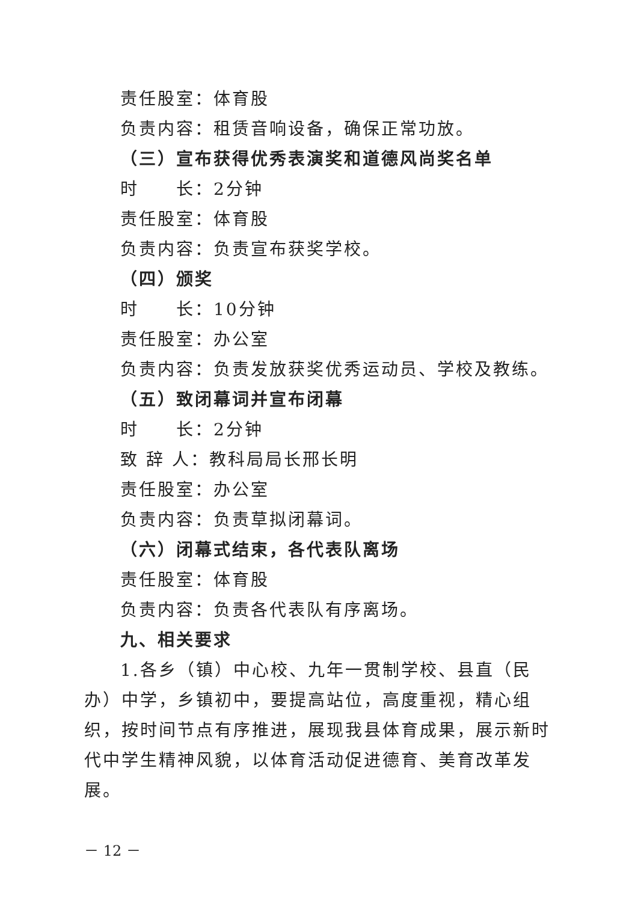责任股室：体育股
负责内容：租赁音响设备，确保正常功放。
（三）宣布获得优秀表演奖和道德风尚奖名单
时　　长：2分钟
责任股室：体育股
负责内容：负责宣布获奖学校。
（四）颁奖
时　　长：10分钟
责任股室：办公室
负责内容：负责发放获奖优秀运动员、学校及教练。
（五）致闭幕词并宣布闭幕
时　　长：2分钟
致 辞 人：教科局局长邢长明
责任股室：办公室
负责内容：负责草拟闭幕词。
（六）闭幕式结束，各代表队离场
责任股室：体育股
负责内容：负责各代表队有序离场。
九、相关要求
1.各乡（镇）中心校、九年一贯制学校、县直（民办）中学，乡镇初中，要提高站位，高度重视，精心组织，按时间节点有序推进，展现我县体育成果，展示新时代中学生精神风貌，以体育活动促进德育、美育改革发展。
－ 12 －